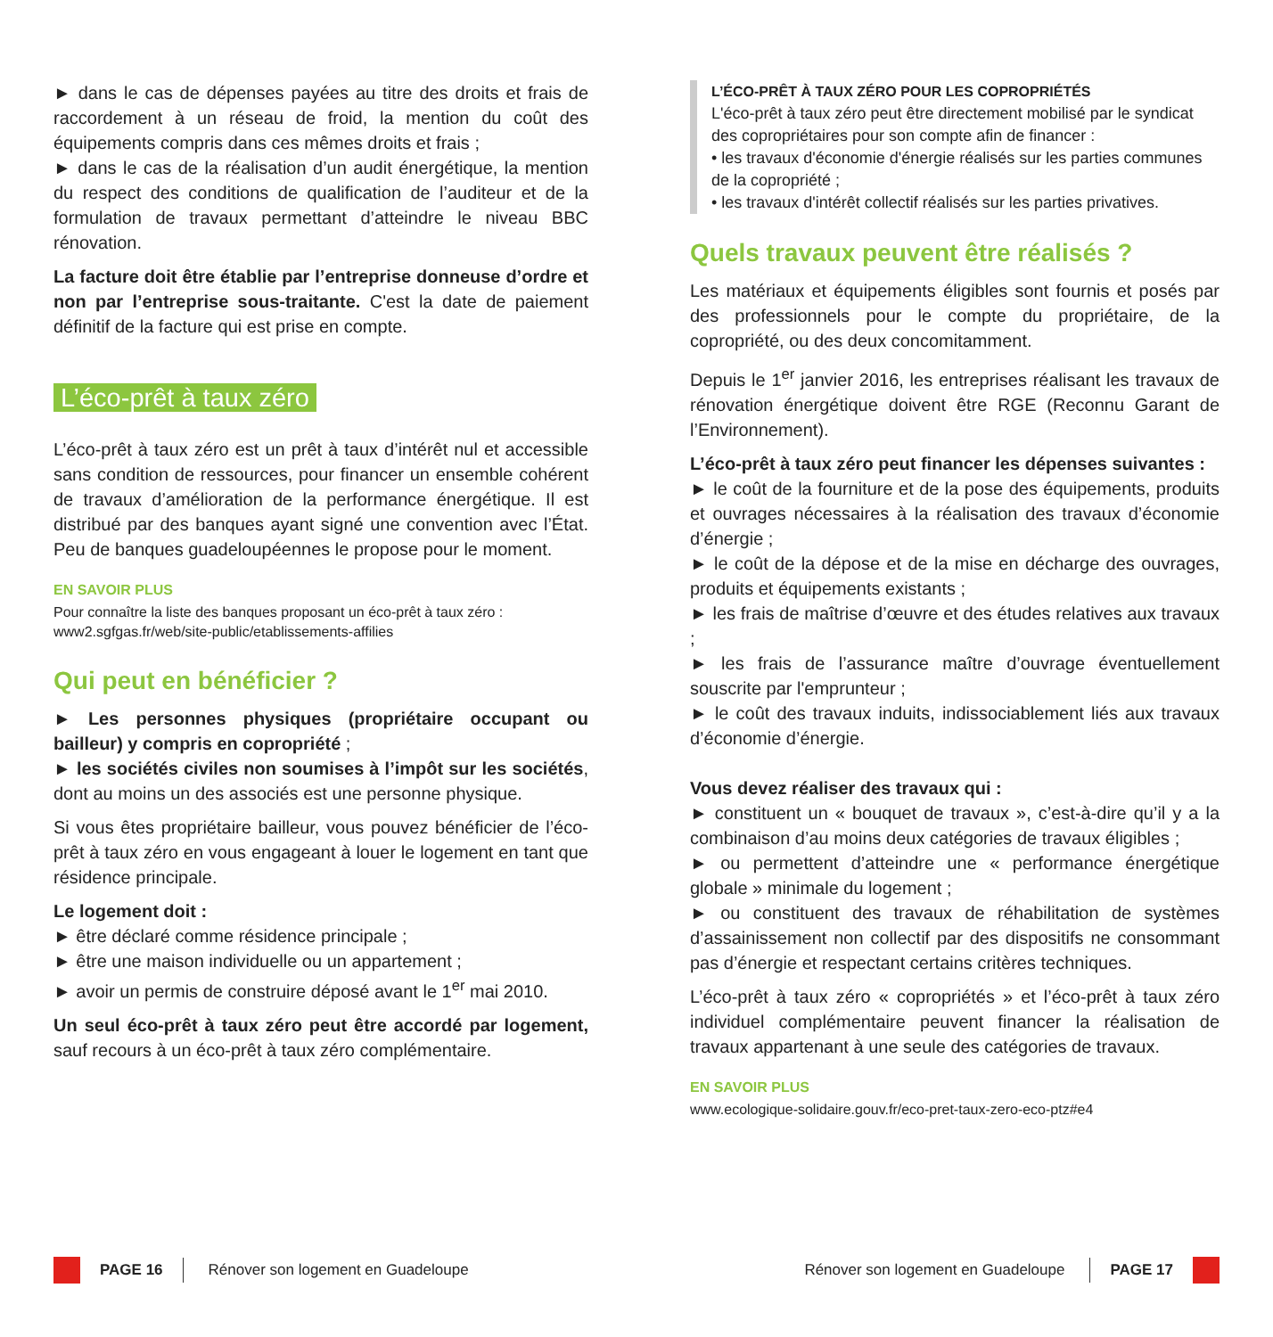► dans le cas de dépenses payées au titre des droits et frais de raccordement à un réseau de froid, la mention du coût des équipements compris dans ces mêmes droits et frais ;
► dans le cas de la réalisation d’un audit énergétique, la mention du respect des conditions de qualification de l’auditeur et de la formulation de travaux permettant d’atteindre le niveau BBC rénovation.
La facture doit être établie par l’entreprise donneuse d’ordre et non par l’entreprise sous-traitante. C'est la date de paiement définitif de la facture qui est prise en compte.
L’éco-prêt à taux zéro
L’éco-prêt à taux zéro est un prêt à taux d’intérêt nul et accessible sans condition de ressources, pour financer un ensemble cohérent de travaux d’amélioration de la performance énergétique. Il est distribué par des banques ayant signé une convention avec l’État. Peu de banques guadeloupéennes le propose pour le moment.
EN SAVOIR PLUS
Pour connaître la liste des banques proposant un éco-prêt à taux zéro :
www2.sgfgas.fr/web/site-public/etablissements-affilies
Qui peut en bénéficier ?
► Les personnes physiques (propriétaire occupant ou bailleur) y compris en copropriété ;
► les sociétés civiles non soumises à l’impôt sur les sociétés, dont au moins un des associés est une personne physique.
Si vous êtes propriétaire bailleur, vous pouvez bénéficier de l’éco-prêt à taux zéro en vous engageant à louer le logement en tant que résidence principale.
Le logement doit :
► être déclaré comme résidence principale ;
► être une maison individuelle ou un appartement ;
► avoir un permis de construire déposé avant le 1<sup>er</sup> mai 2010.
Un seul éco-prêt à taux zéro peut être accordé par logement, sauf recours à un éco-prêt à taux zéro complémentaire.
L’ÉCO-PRÊT À TAUX ZÉRO POUR LES COPROPRIÉTÉS
L'éco-prêt à taux zéro peut être directement mobilisé par le syndicat des copropriétaires pour son compte afin de financer :
• les travaux d'économie d'énergie réalisés sur les parties communes de la copropriété ;
• les travaux d'intérêt collectif réalisés sur les parties privatives.
Quels travaux peuvent être réalisés ?
Les matériaux et équipements éligibles sont fournis et posés par des professionnels pour le compte du propriétaire, de la copropriété, ou des deux concomitamment.
Depuis le 1<sup>er</sup> janvier 2016, les entreprises réalisant les travaux de rénovation énergétique doivent être RGE (Reconnu Garant de l’Environnement).
L’éco-prêt à taux zéro peut financer les dépenses suivantes :
► le coût de la fourniture et de la pose des équipements, produits et ouvrages nécessaires à la réalisation des travaux d’économie d’énergie ;
► le coût de la dépose et de la mise en décharge des ouvrages, produits et équipements existants ;
► les frais de maîtrise d’œuvre et des études relatives aux travaux ;
► les frais de l’assurance maître d’ouvrage éventuellement souscrite par l'emprunteur ;
► le coût des travaux induits, indissociablement liés aux travaux d’économie d’énergie.
Vous devez réaliser des travaux qui :
► constituent un « bouquet de travaux », c’est-à-dire qu’il y a la combinaison d’au moins deux catégories de travaux éligibles ;
► ou permettent d’atteindre une « performance énergétique globale » minimale du logement ;
► ou constituent des travaux de réhabilitation de systèmes d’assainissement non collectif par des dispositifs ne consommant pas d’énergie et respectant certains critères techniques.
L’éco-prêt à taux zéro « copropriétés » et l’éco-prêt à taux zéro individuel complémentaire peuvent financer la réalisation de travaux appartenant à une seule des catégories de travaux.
EN SAVOIR PLUS
www.ecologique-solidaire.gouv.fr/eco-pret-taux-zero-eco-ptz#e4
PAGE 16 Rénover son logement en Guadeloupe
Rénover son logement en Guadeloupe PAGE 17